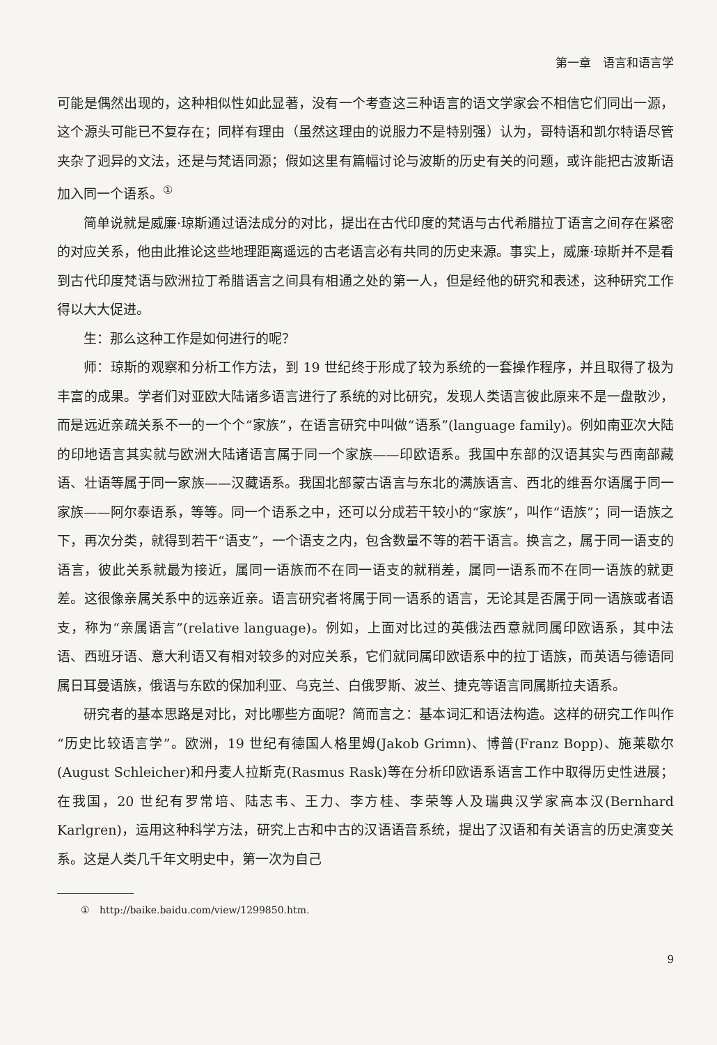第一章　语言和语言学
可能是偶然出现的，这种相似性如此显著，没有一个考查这三种语言的语文学家会不相信它们同出一源，这个源头可能已不复存在；同样有理由（虽然这理由的说服力不是特别强）认为，哥特语和凯尔特语尽管夹杂了迥异的文法，还是与梵语同源；假如这里有篇幅讨论与波斯的历史有关的问题，或许能把古波斯语加入同一个语系。<sup>①</sup>
简单说就是威廉·琼斯通过语法成分的对比，提出在古代印度的梵语与古代希腊拉丁语言之间存在紧密的对应关系，他由此推论这些地理距离遥远的古老语言必有共同的历史来源。事实上，威廉·琼斯并不是看到古代印度梵语与欧洲拉丁希腊语言之间具有相通之处的第一人，但是经他的研究和表述，这种研究工作得以大大促进。
生：那么这种工作是如何进行的呢？
师：琼斯的观察和分析工作方法，到 19 世纪终于形成了较为系统的一套操作程序，并且取得了极为丰富的成果。学者们对亚欧大陆诸多语言进行了系统的对比研究，发现人类语言彼此原来不是一盘散沙，而是远近亲疏关系不一的一个个“家族”，在语言研究中叫做“语系”(language family)。例如南亚次大陆的印地语言其实就与欧洲大陆诸语言属于同一个家族——印欧语系。我国中东部的汉语其实与西南部藏语、壮语等属于同一家族——汉藏语系。我国北部蒙古语言与东北的满族语言、西北的维吾尔语属于同一家族——阿尔泰语系，等等。同一个语系之中，还可以分成若干较小的“家族”，叫作“语族”；同一语族之下，再次分类，就得到若干“语支”，一个语支之内，包含数量不等的若干语言。换言之，属于同一语支的语言，彼此关系就最为接近，属同一语族而不在同一语支的就稍差，属同一语系而不在同一语族的就更差。这很像亲属关系中的远亲近亲。语言研究者将属于同一语系的语言，无论其是否属于同一语族或者语支，称为“亲属语言”(relative language)。例如，上面对比过的英俄法西意就同属印欧语系，其中法语、西班牙语、意大利语又有相对较多的对应关系，它们就同属印欧语系中的拉丁语族，而英语与德语同属日耳曼语族，俄语与东欧的保加利亚、乌克兰、白俄罗斯、波兰、捷克等语言同属斯拉夫语系。
研究者的基本思路是对比，对比哪些方面呢？简而言之：基本词汇和语法构造。这样的研究工作叫作“历史比较语言学”。欧洲，19 世纪有德国人格里姆(Jakob Grimn)、博普(Franz Bopp)、施莱歇尔(August Schleicher)和丹麦人拉斯克(Rasmus Rask)等在分析印欧语系语言工作中取得历史性进展；在我国，20 世纪有罗常培、陆志韦、王力、李方桂、李荣等人及瑞典汉学家高本汉(Bernhard Karlgren)，运用这种科学方法，研究上古和中古的汉语语音系统，提出了汉语和有关语言的历史演变关系。这是人类几千年文明史中，第一次为自己
①　http://baike.baidu.com/view/1299850.htm.
9